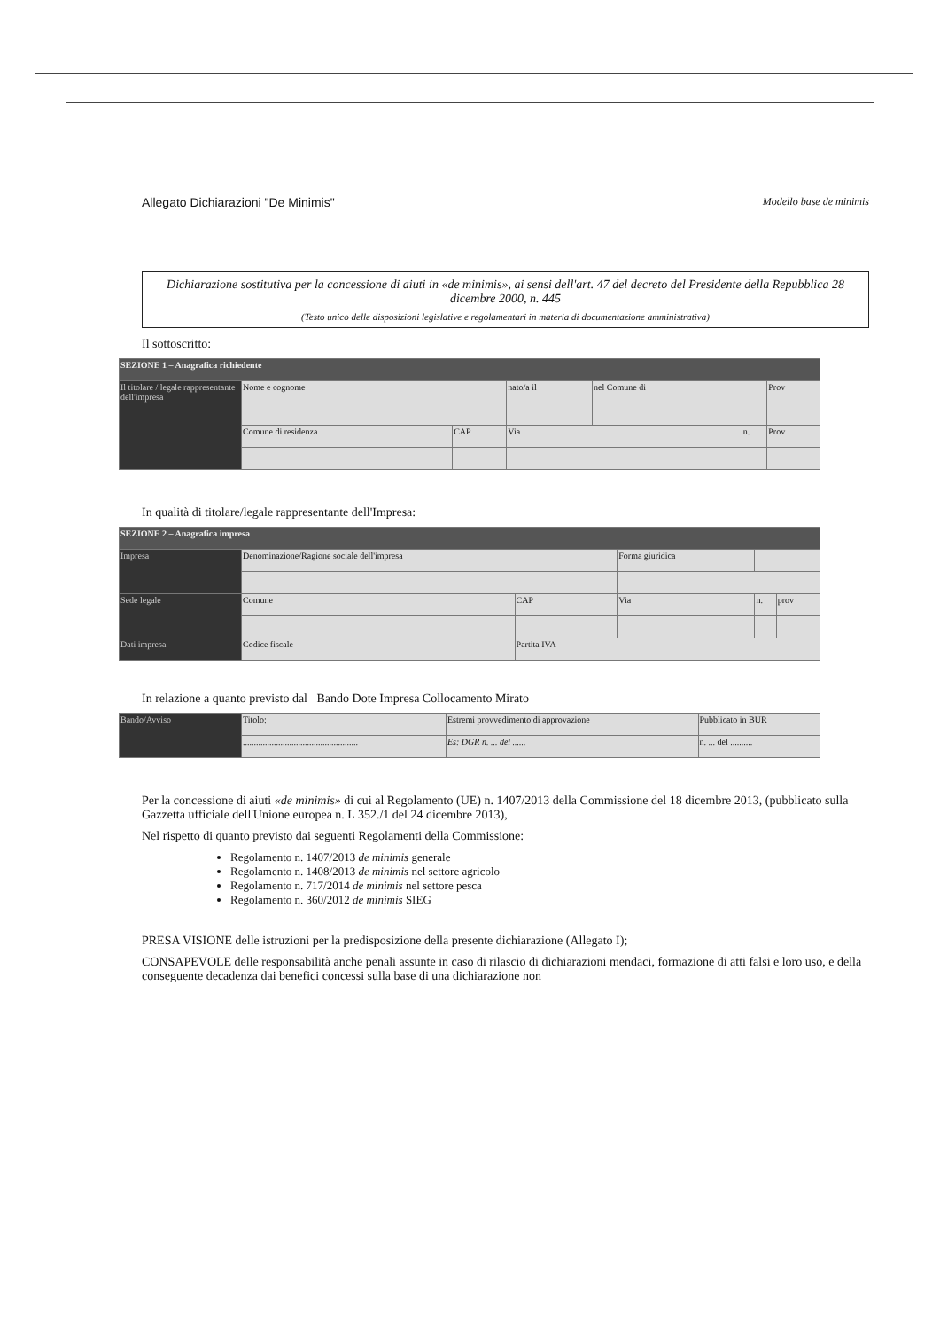Allegato Dichiarazioni "De Minimis" Modello base de minimis
Dichiarazione sostitutiva per la concessione di aiuti in «de minimis», ai sensi dell'art. 47 del decreto del Presidente della Repubblica 28 dicembre 2000, n. 445
(Testo unico delle disposizioni legislative e regolamentari in materia di documentazione amministrativa)
Il sottoscritto:
| SEZIONE 1 – Anagrafica richiedente | | | | | | |
| Il titolare / legale rappresentante dell'impresa | Nome e cognome | | nato/a il | nel Comune di | | Prov |
| | Comune di residenza | CAP | Via | | n. | Prov |
In qualità di titolare/legale rappresentante dell'Impresa:
| SEZIONE 2 – Anagrafica impresa | | | | | | |
| Impresa | Denominazione/Ragione sociale dell'impresa | | Forma giuridica | | | |
| Sede legale | Comune | CAP | Via | | n. | prov |
| Dati impresa | Codice fiscale | Partita IVA | | | | |
In relazione a quanto previsto dal Bando Dote Impresa Collocamento Mirato
| Bando/Avviso | Titolo: | Estremi provvedimento di approvazione | Pubblicato in BUR |
| | .................................................... | Es: DGR n. ... del ...... | n. ... del .......... |
Per la concessione di aiuti «de minimis» di cui al Regolamento (UE) n. 1407/2013 della Commissione del 18 dicembre 2013, (pubblicato sulla Gazzetta ufficiale dell'Unione europea n. L 352./1 del 24 dicembre 2013),
Nel rispetto di quanto previsto dai seguenti Regolamenti della Commissione:
Regolamento n. 1407/2013 de minimis generale
Regolamento n. 1408/2013 de minimis nel settore agricolo
Regolamento n. 717/2014 de minimis nel settore pesca
Regolamento n. 360/2012 de minimis SIEG
PRESA VISIONE delle istruzioni per la predisposizione della presente dichiarazione (Allegato I);
CONSAPEVOLE delle responsabilità anche penali assunte in caso di rilascio di dichiarazioni mendaci, formazione di atti falsi e loro uso, e della conseguente decadenza dai benefici concessi sulla base di una dichiarazione non